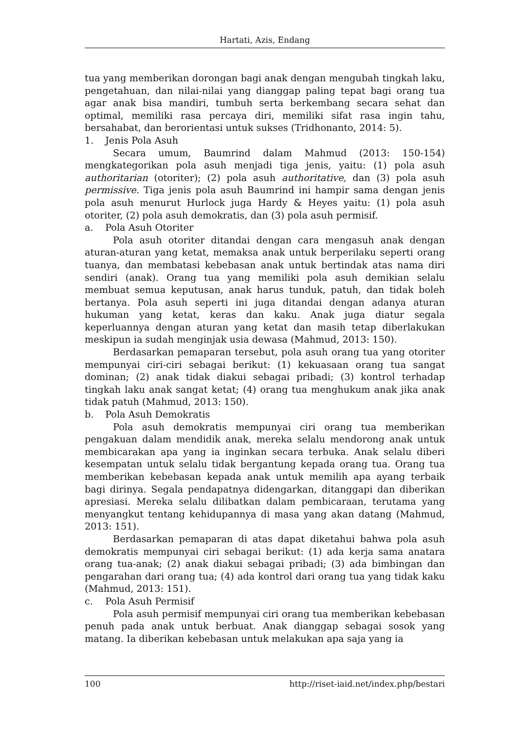Hartati, Azis, Endang
tua yang memberikan dorongan bagi anak dengan mengubah tingkah laku, pengetahuan, dan nilai-nilai yang dianggap paling tepat bagi orang tua agar anak bisa mandiri, tumbuh serta berkembang secara sehat dan optimal, memiliki rasa percaya diri, memiliki sifat rasa ingin tahu, bersahabat, dan berorientasi untuk sukses (Tridhonanto, 2014: 5).
1. Jenis Pola Asuh
Secara umum, Baumrind dalam Mahmud (2013: 150-154) mengkategorikan pola asuh menjadi tiga jenis, yaitu: (1) pola asuh authoritarian (otoriter); (2) pola asuh authoritative, dan (3) pola asuh permissive. Tiga jenis pola asuh Baumrind ini hampir sama dengan jenis pola asuh menurut Hurlock juga Hardy & Heyes yaitu: (1) pola asuh otoriter, (2) pola asuh demokratis, dan (3) pola asuh permisif.
a. Pola Asuh Otoriter
Pola asuh otoriter ditandai dengan cara mengasuh anak dengan aturan-aturan yang ketat, memaksa anak untuk berperilaku seperti orang tuanya, dan membatasi kebebasan anak untuk bertindak atas nama diri sendiri (anak). Orang tua yang memiliki pola asuh demikian selalu membuat semua keputusan, anak harus tunduk, patuh, dan tidak boleh bertanya. Pola asuh seperti ini juga ditandai dengan adanya aturan hukuman yang ketat, keras dan kaku. Anak juga diatur segala keperluannya dengan aturan yang ketat dan masih tetap diberlakukan meskipun ia sudah menginjak usia dewasa (Mahmud, 2013: 150).
Berdasarkan pemaparan tersebut, pola asuh orang tua yang otoriter mempunyai ciri-ciri sebagai berikut: (1) kekuasaan orang tua sangat dominan; (2) anak tidak diakui sebagai pribadi; (3) kontrol terhadap tingkah laku anak sangat ketat; (4) orang tua menghukum anak jika anak tidak patuh (Mahmud, 2013: 150).
b. Pola Asuh Demokratis
Pola asuh demokratis mempunyai ciri orang tua memberikan pengakuan dalam mendidik anak, mereka selalu mendorong anak untuk membicarakan apa yang ia inginkan secara terbuka. Anak selalu diberi kesempatan untuk selalu tidak bergantung kepada orang tua. Orang tua memberikan kebebasan kepada anak untuk memilih apa ayang terbaik bagi dirinya. Segala pendapatnya didengarkan, ditanggapi dan diberikan apresiasi. Mereka selalu dilibatkan dalam pembicaraan, terutama yang menyangkut tentang kehidupannya di masa yang akan datang (Mahmud, 2013: 151).
Berdasarkan pemaparan di atas dapat diketahui bahwa pola asuh demokratis mempunyai ciri sebagai berikut: (1) ada kerja sama anatara orang tua-anak; (2) anak diakui sebagai pribadi; (3) ada bimbingan dan pengarahan dari orang tua; (4) ada kontrol dari orang tua yang tidak kaku (Mahmud, 2013: 151).
c. Pola Asuh Permisif
Pola asuh permisif mempunyai ciri orang tua memberikan kebebasan penuh pada anak untuk berbuat. Anak dianggap sebagai sosok yang matang. Ia diberikan kebebasan untuk melakukan apa saja yang ia
100 http://riset-iaid.net/index.php/bestari